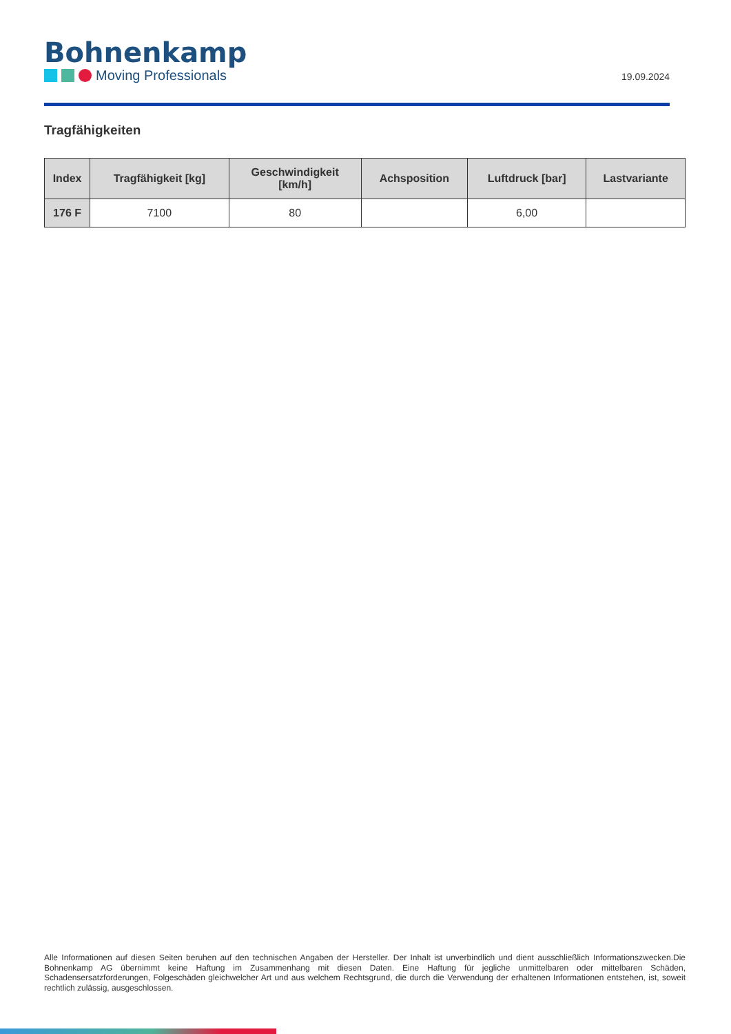Bohnenkamp
Moving Professionals
19.09.2024
Tragfähigkeiten
| Index | Tragfähigkeit [kg] | Geschwindigkeit [km/h] | Achsposition | Luftdruck [bar] | Lastvariante |
| --- | --- | --- | --- | --- | --- |
| 176 F | 7100 | 80 | | 6,00 | |
Alle Informationen auf diesen Seiten beruhen auf den technischen Angaben der Hersteller. Der Inhalt ist unverbindlich und dient ausschließlich Informationszwecken.Die Bohnenkamp AG übernimmt keine Haftung im Zusammenhang mit diesen Daten. Eine Haftung für jegliche unmittelbaren oder mittelbaren Schäden, Schadensersatzforderungen, Folgeschäden gleichwelcher Art und aus welchem Rechtsgrund, die durch die Verwendung der erhaltenen Informationen entstehen, ist, soweit rechtlich zulässig, ausgeschlossen.